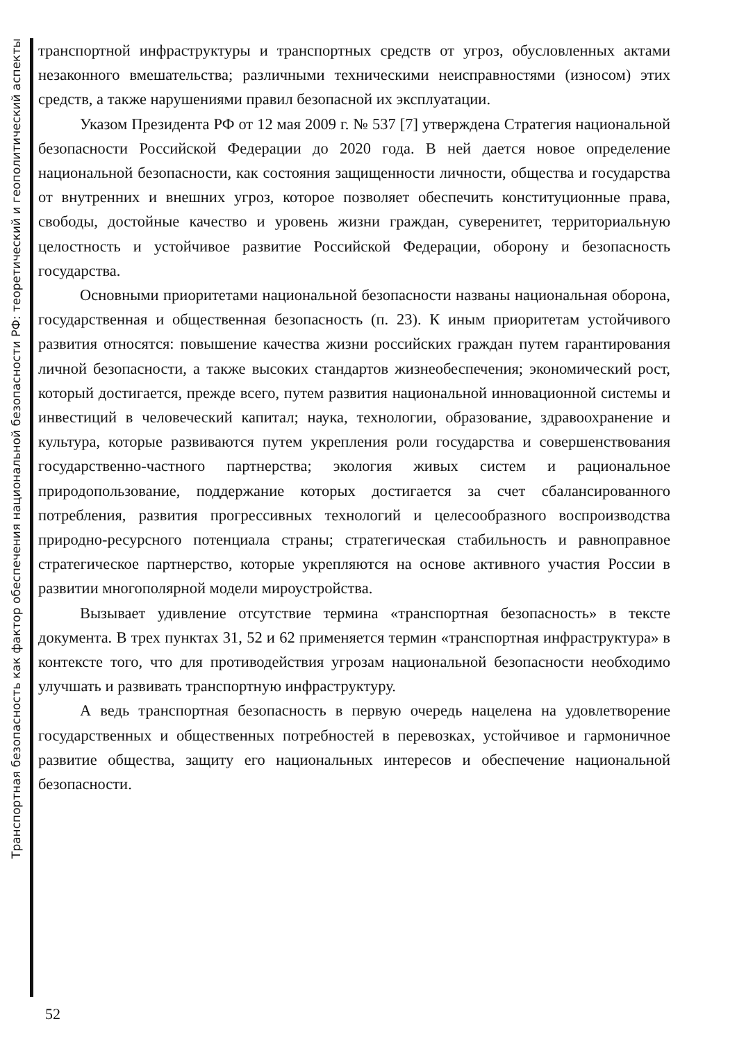Транспортная безопасность как фактор обеспечения национальной безопасности РФ: теоретический и геополитический аспекты
транспортной инфраструктуры и транспортных средств от угроз, обусловленных актами незаконного вмешательства; различными техническими неисправностями (износом) этих средств, а также нарушениями правил безопасной их эксплуатации.
Указом Президента РФ от 12 мая 2009 г. № 537 [7] утверждена Стратегия национальной безопасности Российской Федерации до 2020 года. В ней дается новое определение национальной безопасности, как состояния защищенности личности, общества и государства от внутренних и внешних угроз, которое позволяет обеспечить конституционные права, свободы, достойные качество и уровень жизни граждан, суверенитет, территориальную целостность и устойчивое развитие Российской Федерации, оборону и безопасность государства.
Основными приоритетами национальной безопасности названы национальная оборона, государственная и общественная безопасность (п. 23). К иным приоритетам устойчивого развития относятся: повышение качества жизни российских граждан путем гарантирования личной безопасности, а также высоких стандартов жизнеобеспечения; экономический рост, который достигается, прежде всего, путем развития национальной инновационной системы и инвестиций в человеческий капитал; наука, технологии, образование, здравоохранение и культура, которые развиваются путем укрепления роли государства и совершенствования государственно-частного партнерства; экология живых систем и рациональное природопользование, поддержание которых достигается за счет сбалансированного потребления, развития прогрессивных технологий и целесообразного воспроизводства природно-ресурсного потенциала страны; стратегическая стабильность и равноправное стратегическое партнерство, которые укрепляются на основе активного участия России в развитии многополярной модели мироустройства.
Вызывает удивление отсутствие термина «транспортная безопасность» в тексте документа. В трех пунктах 31, 52 и 62 применяется термин «транспортная инфраструктура» в контексте того, что для противодействия угрозам национальной безопасности необходимо улучшать и развивать транспортную инфраструктуру.
А ведь транспортная безопасность в первую очередь нацелена на удовлетворение государственных и общественных потребностей в перевозках, устойчивое и гармоничное развитие общества, защиту его национальных интересов и обеспечение национальной безопасности.
52